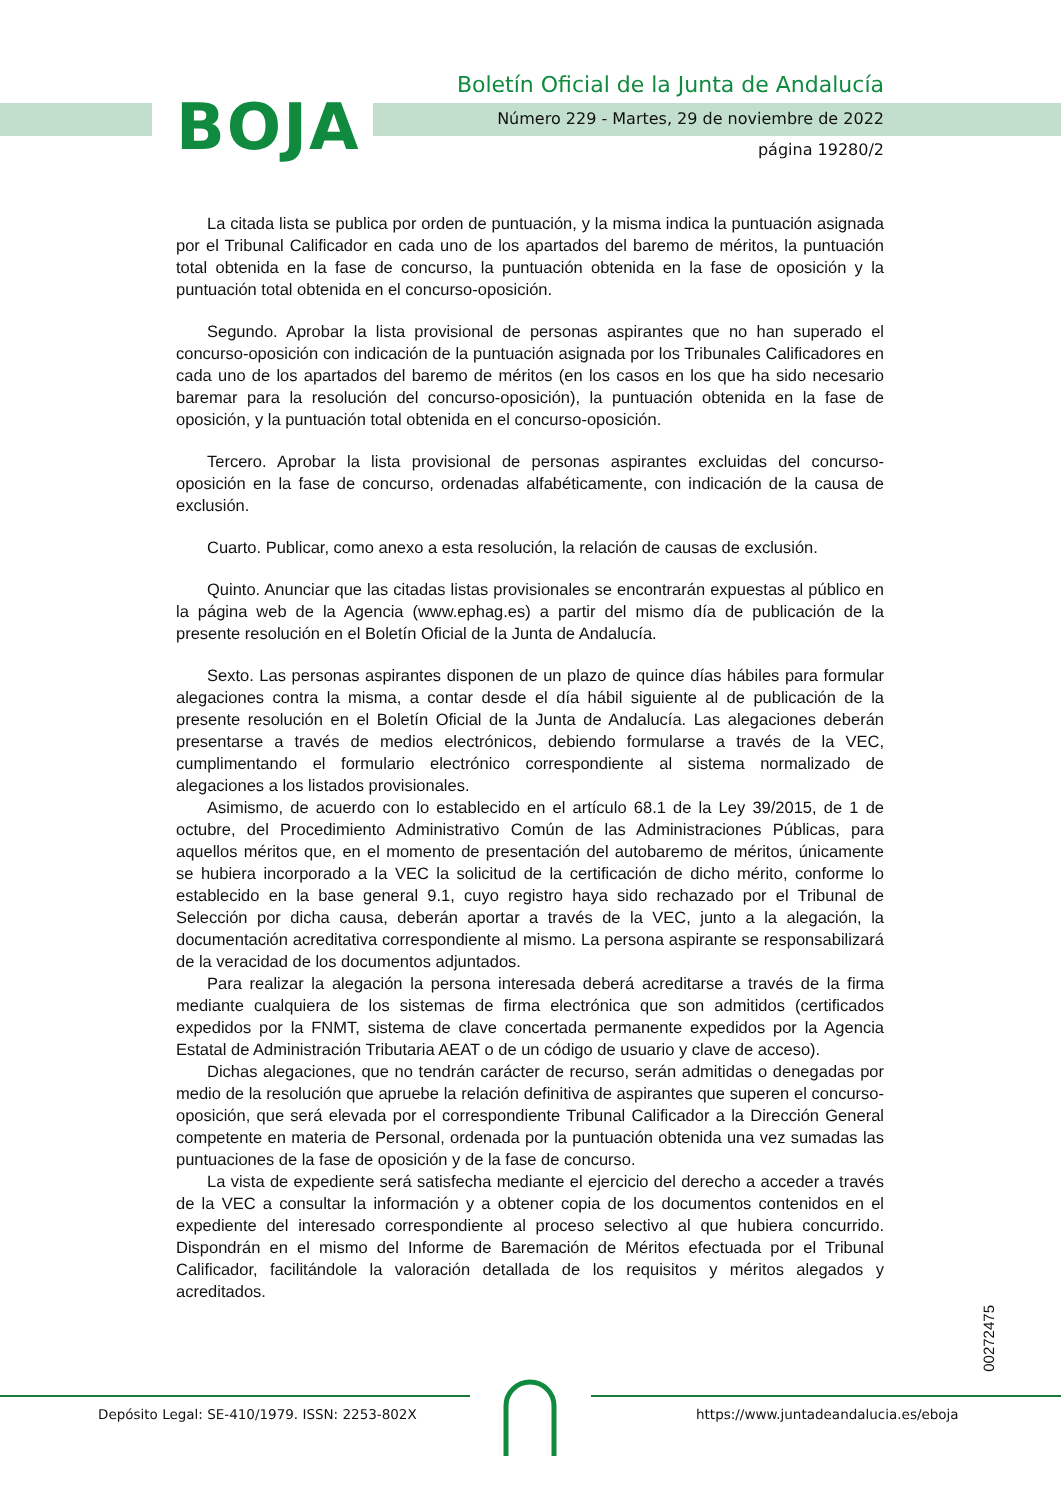BOJA
Boletín Oficial de la Junta de Andalucía
Número 229 - Martes, 29 de noviembre de 2022
página 19280/2
La citada lista se publica por orden de puntuación, y la misma indica la puntuación asignada por el Tribunal Calificador en cada uno de los apartados del baremo de méritos, la puntuación total obtenida en la fase de concurso, la puntuación obtenida en la fase de oposición y la puntuación total obtenida en el concurso-oposición.
Segundo. Aprobar la lista provisional de personas aspirantes que no han superado el concurso-oposición con indicación de la puntuación asignada por los Tribunales Calificadores en cada uno de los apartados del baremo de méritos (en los casos en los que ha sido necesario baremar para la resolución del concurso-oposición), la puntuación obtenida en la fase de oposición, y la puntuación total obtenida en el concurso-oposición.
Tercero. Aprobar la lista provisional de personas aspirantes excluidas del concurso-oposición en la fase de concurso, ordenadas alfabéticamente, con indicación de la causa de exclusión.
Cuarto. Publicar, como anexo a esta resolución, la relación de causas de exclusión.
Quinto. Anunciar que las citadas listas provisionales se encontrarán expuestas al público en la página web de la Agencia (www.ephag.es) a partir del mismo día de publicación de la presente resolución en el Boletín Oficial de la Junta de Andalucía.
Sexto. Las personas aspirantes disponen de un plazo de quince días hábiles para formular alegaciones contra la misma, a contar desde el día hábil siguiente al de publicación de la presente resolución en el Boletín Oficial de la Junta de Andalucía. Las alegaciones deberán presentarse a través de medios electrónicos, debiendo formularse a través de la VEC, cumplimentando el formulario electrónico correspondiente al sistema normalizado de alegaciones a los listados provisionales.
Asimismo, de acuerdo con lo establecido en el artículo 68.1 de la Ley 39/2015, de 1 de octubre, del Procedimiento Administrativo Común de las Administraciones Públicas, para aquellos méritos que, en el momento de presentación del autobaremo de méritos, únicamente se hubiera incorporado a la VEC la solicitud de la certificación de dicho mérito, conforme lo establecido en la base general 9.1, cuyo registro haya sido rechazado por el Tribunal de Selección por dicha causa, deberán aportar a través de la VEC, junto a la alegación, la documentación acreditativa correspondiente al mismo. La persona aspirante se responsabilizará de la veracidad de los documentos adjuntados.
Para realizar la alegación la persona interesada deberá acreditarse a través de la firma mediante cualquiera de los sistemas de firma electrónica que son admitidos (certificados expedidos por la FNMT, sistema de clave concertada permanente expedidos por la Agencia Estatal de Administración Tributaria AEAT o de un código de usuario y clave de acceso).
Dichas alegaciones, que no tendrán carácter de recurso, serán admitidas o denegadas por medio de la resolución que apruebe la relación definitiva de aspirantes que superen el concurso-oposición, que será elevada por el correspondiente Tribunal Calificador a la Dirección General competente en materia de Personal, ordenada por la puntuación obtenida una vez sumadas las puntuaciones de la fase de oposición y de la fase de concurso.
La vista de expediente será satisfecha mediante el ejercicio del derecho a acceder a través de la VEC a consultar la información y a obtener copia de los documentos contenidos en el expediente del interesado correspondiente al proceso selectivo al que hubiera concurrido. Dispondrán en el mismo del Informe de Baremación de Méritos efectuada por el Tribunal Calificador, facilitándole la valoración detallada de los requisitos y méritos alegados y acreditados.
00272475
Depósito Legal: SE-410/1979. ISSN: 2253-802X
https://www.juntadeandalucia.es/eboja